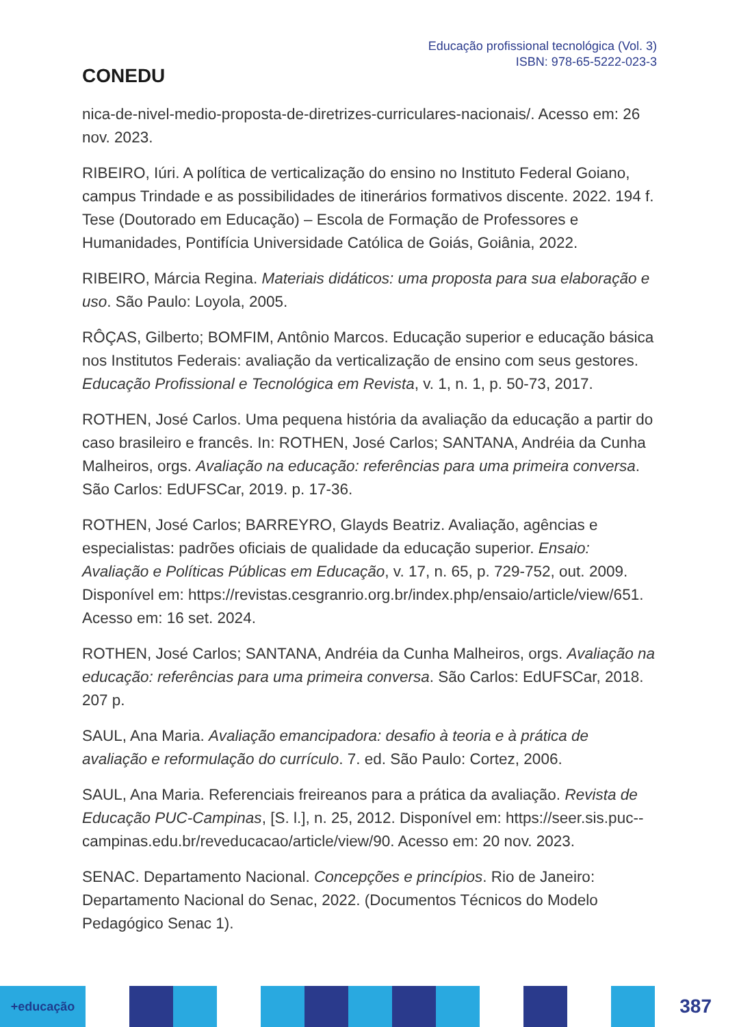CONEDU
Educação profissional tecnológica (Vol. 3)
ISBN: 978-65-5222-023-3
nica-de-nivel-medio-proposta-de-diretrizes-curriculares-nacionais/. Acesso em: 26 nov. 2023.
RIBEIRO, Iúri. A política de verticalização do ensino no Instituto Federal Goiano, campus Trindade e as possibilidades de itinerários formativos discente. 2022. 194 f. Tese (Doutorado em Educação) – Escola de Formação de Professores e Humanidades, Pontifícia Universidade Católica de Goiás, Goiânia, 2022.
RIBEIRO, Márcia Regina. Materiais didáticos: uma proposta para sua elaboração e uso. São Paulo: Loyola, 2005.
RÔÇAS, Gilberto; BOMFIM, Antônio Marcos. Educação superior e educação básica nos Institutos Federais: avaliação da verticalização de ensino com seus gestores. Educação Profissional e Tecnológica em Revista, v. 1, n. 1, p. 50-73, 2017.
ROTHEN, José Carlos. Uma pequena história da avaliação da educação a partir do caso brasileiro e francês. In: ROTHEN, José Carlos; SANTANA, Andréia da Cunha Malheiros, orgs. Avaliação na educação: referências para uma primeira conversa. São Carlos: EdUFSCar, 2019. p. 17-36.
ROTHEN, José Carlos; BARREYRO, Glayds Beatriz. Avaliação, agências e especialistas: padrões oficiais de qualidade da educação superior. Ensaio: Avaliação e Políticas Públicas em Educação, v. 17, n. 65, p. 729-752, out. 2009. Disponível em: https://revistas.cesgranrio.org.br/index.php/ensaio/article/view/651. Acesso em: 16 set. 2024.
ROTHEN, José Carlos; SANTANA, Andréia da Cunha Malheiros, orgs. Avaliação na educação: referências para uma primeira conversa. São Carlos: EdUFSCar, 2018. 207 p.
SAUL, Ana Maria. Avaliação emancipadora: desafio à teoria e à prática de avaliação e reformulação do currículo. 7. ed. São Paulo: Cortez, 2006.
SAUL, Ana Maria. Referenciais freireanos para a prática da avaliação. Revista de Educação PUC-Campinas, [S. l.], n. 25, 2012. Disponível em: https://seer.sis.puc--campinas.edu.br/reveducacao/article/view/90. Acesso em: 20 nov. 2023.
SENAC. Departamento Nacional. Concepções e princípios. Rio de Janeiro: Departamento Nacional do Senac, 2022. (Documentos Técnicos do Modelo Pedagógico Senac 1).
+educação
387